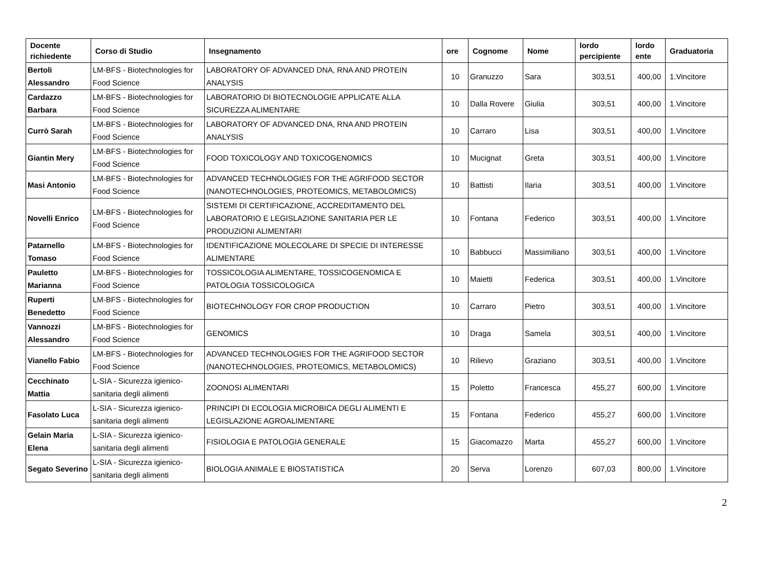| Docente richiedente | Corso di Studio | Insegnamento | ore | Cognome | Nome | lordo percipiente | lordo ente | Graduatoria |
| --- | --- | --- | --- | --- | --- | --- | --- | --- |
| Bertoli Alessandro | LM-BFS - Biotechnologies for Food Science | LABORATORY OF ADVANCED DNA, RNA AND PROTEIN ANALYSIS | 10 | Granuzzo | Sara | 303,51 | 400,00 | 1.Vincitore |
| Cardazzo Barbara | LM-BFS - Biotechnologies for Food Science | LABORATORIO DI BIOTECNOLOGIE APPLICATE ALLA SICUREZZA ALIMENTARE | 10 | Dalla Rovere | Giulia | 303,51 | 400,00 | 1.Vincitore |
| Currò Sarah | LM-BFS - Biotechnologies for Food Science | LABORATORY OF ADVANCED DNA, RNA AND PROTEIN ANALYSIS | 10 | Carraro | Lisa | 303,51 | 400,00 | 1.Vincitore |
| Giantin Mery | LM-BFS - Biotechnologies for Food Science | FOOD TOXICOLOGY AND TOXICOGENOMICS | 10 | Mucignat | Greta | 303,51 | 400,00 | 1.Vincitore |
| Masi Antonio | LM-BFS - Biotechnologies for Food Science | ADVANCED TECHNOLOGIES FOR THE AGRIFOOD SECTOR (NANOTECHNOLOGIES, PROTEOMICS, METABOLOMICS) | 10 | Battisti | Ilaria | 303,51 | 400,00 | 1.Vincitore |
| Novelli Enrico | LM-BFS - Biotechnologies for Food Science | SISTEMI DI CERTIFICAZIONE, ACCREDITAMENTO DEL LABORATORIO E LEGISLAZIONE SANITARIA PER LE PRODUZIONI ALIMENTARI | 10 | Fontana | Federico | 303,51 | 400,00 | 1.Vincitore |
| Patarnello Tomaso | LM-BFS - Biotechnologies for Food Science | IDENTIFICAZIONE MOLECOLARE DI SPECIE DI INTERESSE ALIMENTARE | 10 | Babbucci | Massimiliano | 303,51 | 400,00 | 1.Vincitore |
| Pauletto Marianna | LM-BFS - Biotechnologies for Food Science | TOSSICOLOGIA ALIMENTARE, TOSSICOGENOMICA E PATOLOGIA TOSSICOLOGICA | 10 | Maietti | Federica | 303,51 | 400,00 | 1.Vincitore |
| Ruperti Benedetto | LM-BFS - Biotechnologies for Food Science | BIOTECHNOLOGY FOR CROP PRODUCTION | 10 | Carraro | Pietro | 303,51 | 400,00 | 1.Vincitore |
| Vannozzi Alessandro | LM-BFS - Biotechnologies for Food Science | GENOMICS | 10 | Draga | Samela | 303,51 | 400,00 | 1.Vincitore |
| Vianello Fabio | LM-BFS - Biotechnologies for Food Science | ADVANCED TECHNOLOGIES FOR THE AGRIFOOD SECTOR (NANOTECHNOLOGIES, PROTEOMICS, METABOLOMICS) | 10 | Rilievo | Graziano | 303,51 | 400,00 | 1.Vincitore |
| Cecchinato Mattia | L-SIA - Sicurezza igienico-sanitaria degli alimenti | ZOONOSI ALIMENTARI | 15 | Poletto | Francesca | 455,27 | 600,00 | 1.Vincitore |
| Fasolato Luca | L-SIA - Sicurezza igienico-sanitaria degli alimenti | PRINCIPI DI ECOLOGIA MICROBICA DEGLI ALIMENTI E LEGISLAZIONE AGROALIMENTARE | 15 | Fontana | Federico | 455,27 | 600,00 | 1.Vincitore |
| Gelain Maria Elena | L-SIA - Sicurezza igienico-sanitaria degli alimenti | FISIOLOGIA E PATOLOGIA GENERALE | 15 | Giacomazzo | Marta | 455,27 | 600,00 | 1.Vincitore |
| Segato Severino | L-SIA - Sicurezza igienico-sanitaria degli alimenti | BIOLOGIA ANIMALE E BIOSTATISTICA | 20 | Serva | Lorenzo | 607,03 | 800,00 | 1.Vincitore |
2